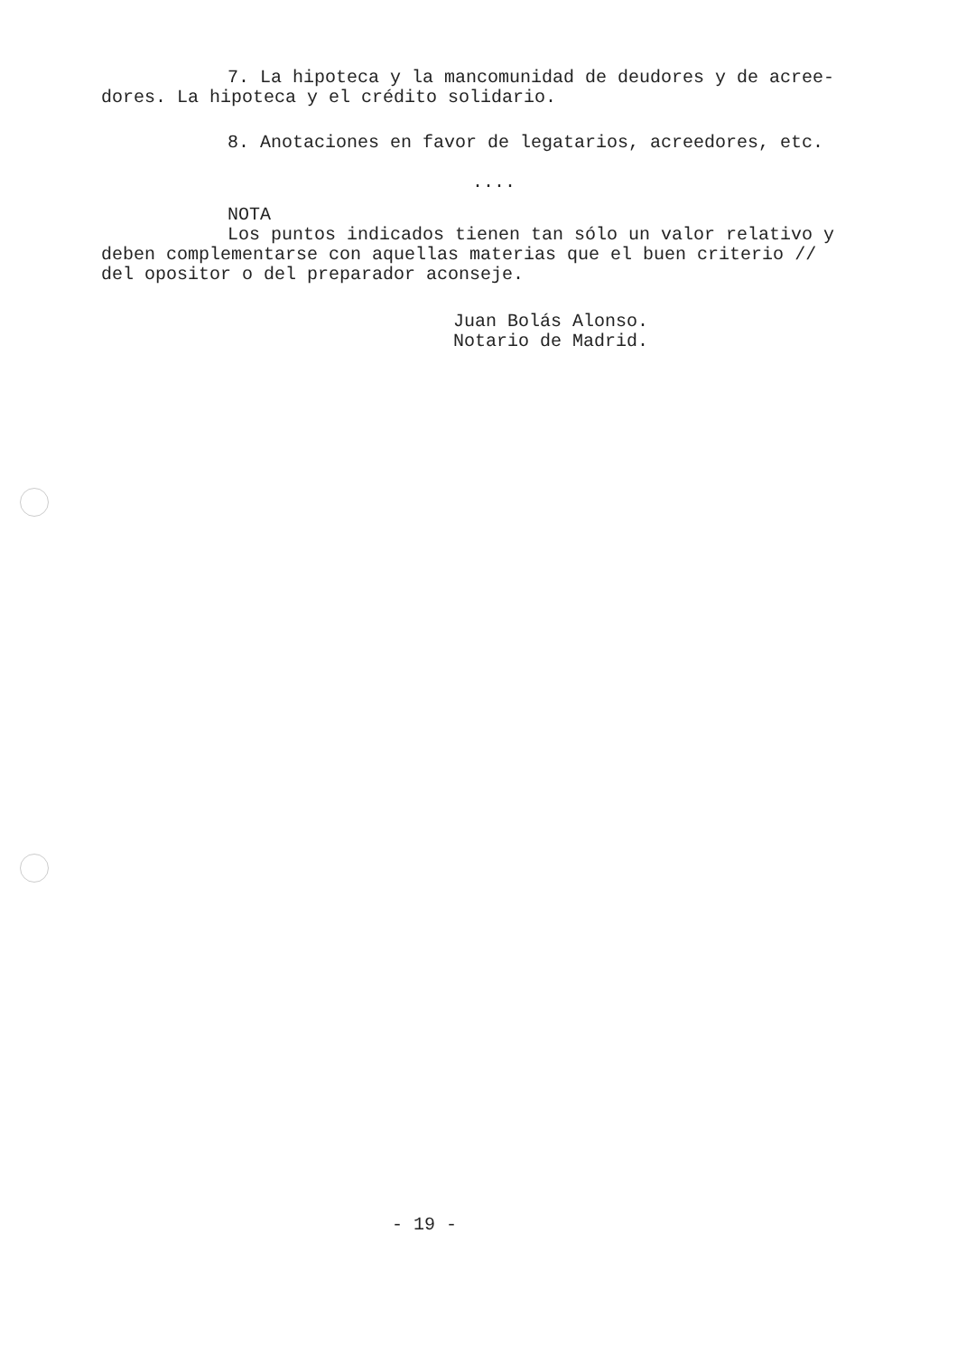7. La hipoteca y la mancomunidad de deudores y de acree-
dores. La hipoteca y el crédito solidario.
8. Anotaciones en favor de legatarios, acreedores, etc.
....
NOTA
Los puntos indicados tienen tan sólo un valor relativo y
deben complementarse con aquellas materias que el buen criterio //
del opositor o del preparador aconseje.
Juan Bolás Alonso.
Notario de Madrid.
- 19 -